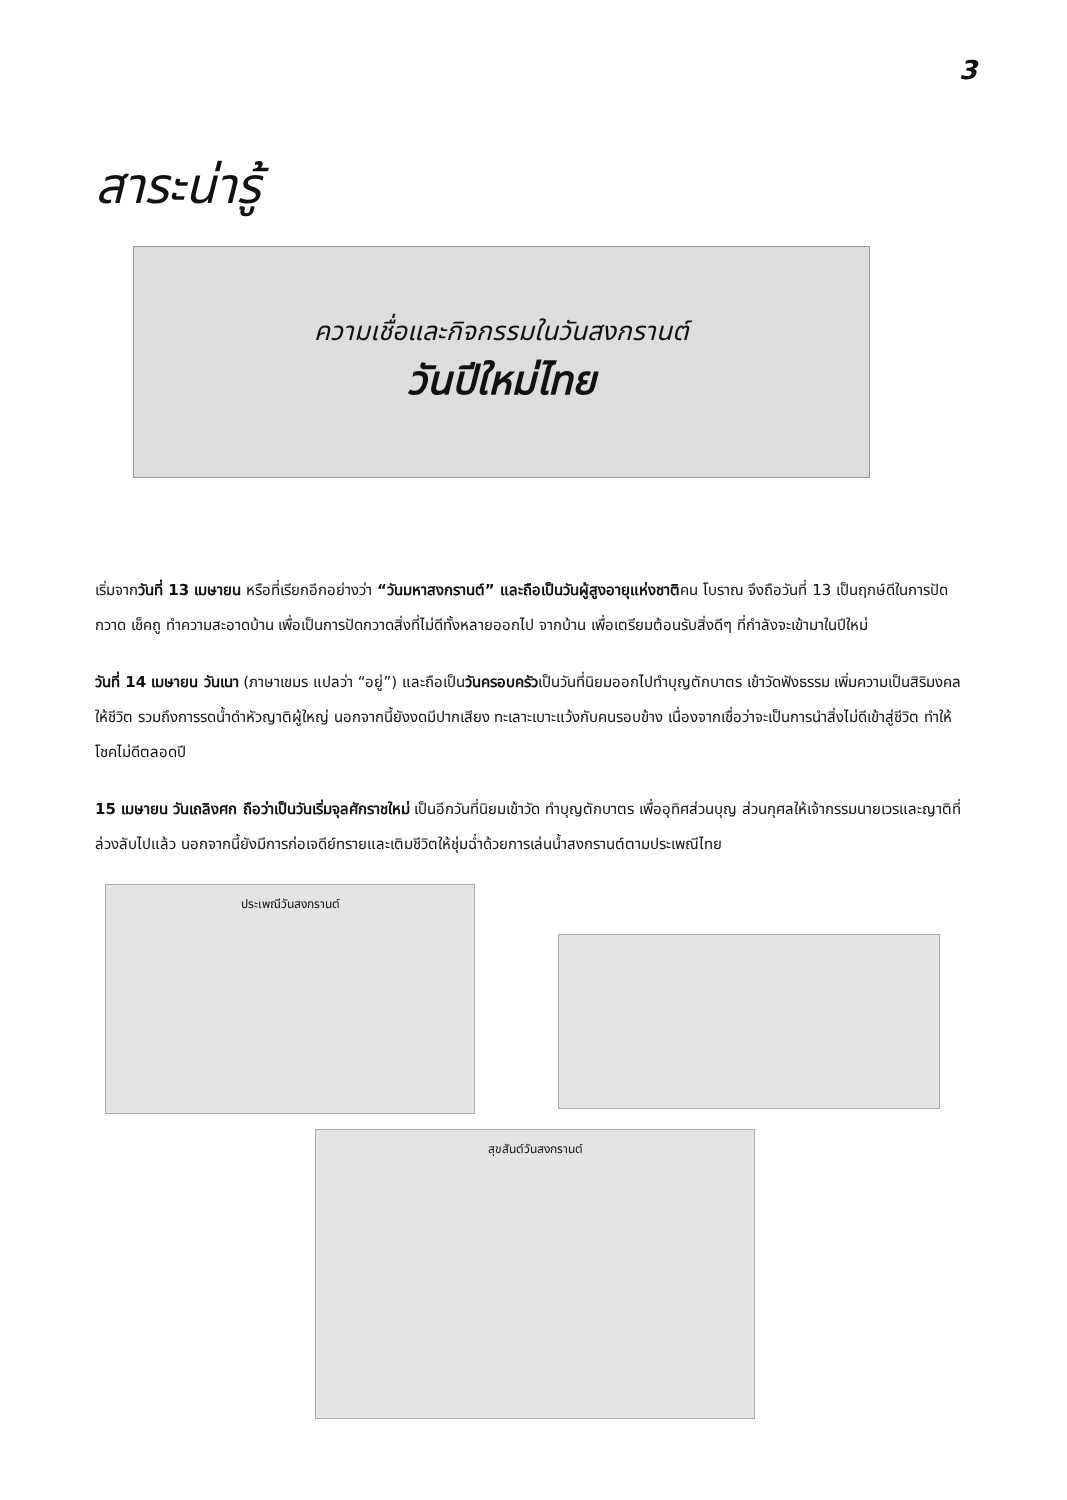3
สาระน่ารู้
ความเชื่อและกิจกรรมในวันสงกรานต์
วันปีใหม่ไทย
เริ่มจากวันที่ 13 เมษายน หรือที่เรียกอีกอย่างว่า “วันมหาสงกรานต์” และถือเป็นวันผู้สูงอายุแห่งชาติคน โบราณ จึงถือวันที่ 13 เป็นฤกษ์ดีในการปัดกวาด เช็คถู ทำความสะอาดบ้าน เพื่อเป็นการปัดกวาดสิ่งที่ไม่ดีทั้งหลายออกไป จากบ้าน เพื่อเตรียมต้อนรับสิ่งดีๆ ที่กำลังจะเข้ามาในปีใหม่
วันที่ 14 เมษายน วันเนา (ภาษาเขมร แปลว่า “อยู่”) และถือเป็นวันครอบครัวเป็นวันที่นิยมออกไปทำบุญตักบาตร เข้าวัดฟังธรรม เพิ่มความเป็นสิริมงคลให้ชีวิต รวมถึงการรดน้ำดำหัวญาติผู้ใหญ่ นอกจากนี้ยังงดมีปากเสียง ทะเลาะเบาะแว้งกับคนรอบข้าง เนื่องจากเชื่อว่าจะเป็นการนำสิ่งไม่ดีเข้าสู่ชีวิต ทำให้โชคไม่ดีตลอดปี
15 เมษายน วันเถลิงศก ถือว่าเป็นวันเริ่มจุลศักราชใหม่ เป็นอีกวันที่นิยมเข้าวัด ทำบุญตักบาตร เพื่ออุทิศส่วนบุญ ส่วนกุศลให้เจ้ากรรมนายเวรและญาติที่ล่วงลับไปแล้ว นอกจากนี้ยังมีการก่อเจดีย์ทรายและเติมชีวิตให้ชุ่มฉ่ำด้วยการเล่นน้ำสงกรานต์ตามประเพณีไทย
ประเพณีวันสงกรานต์
สุขสันต์วันสงกรานต์